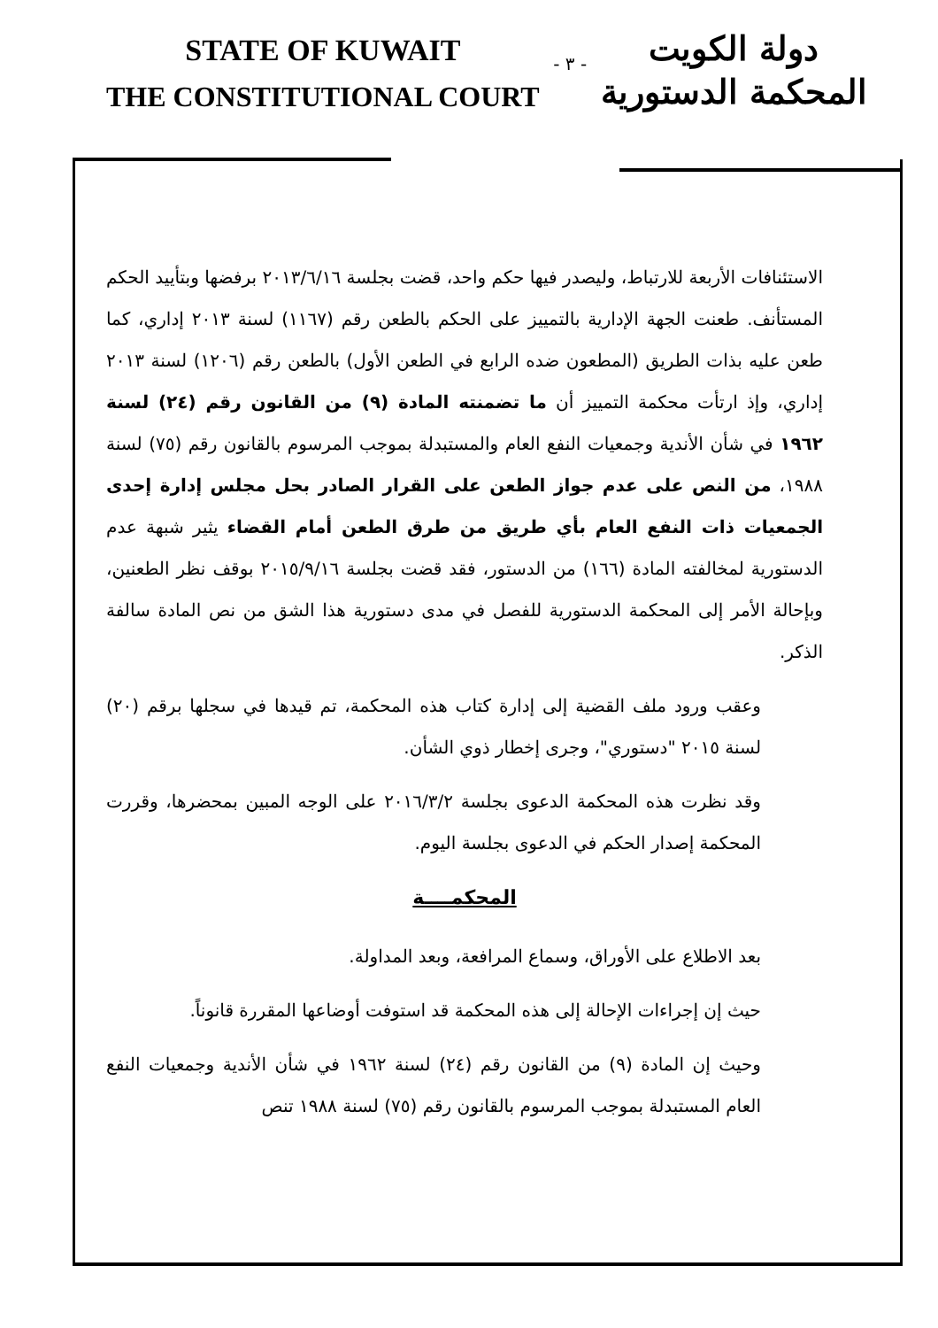STATE OF KUWAIT
THE CONSTITUTIONAL COURT
- ٣ -
دولة الكويت
المحكمة الدستورية
الاستئنافات الأربعة للارتباط، وليصدر فيها حكم واحد، قضت بجلسة ٢٠١٣/٦/١٦ برفضها وبتأييد الحكم المستأنف. طعنت الجهة الإدارية بالتمييز على الحكم بالطعن رقم (١١٦٧) لسنة ٢٠١٣ إداري، كما طعن عليه بذات الطريق (المطعون ضده الرابع في الطعن الأول) بالطعن رقم (١٢٠٦) لسنة ٢٠١٣ إداري، وإذ ارتأت محكمة التمييز أن ما تضمنته المادة (٩) من القانون رقم (٢٤) لسنة ١٩٦٢ في شأن الأندية وجمعيات النفع العام والمستبدلة بموجب المرسوم بالقانون رقم (٧٥) لسنة ١٩٨٨، من النص على عدم جواز الطعن على القرار الصادر بحل مجلس إدارة إحدى الجمعيات ذات النفع العام بأي طريق من طرق الطعن أمام القضاء يثير شبهة عدم الدستورية لمخالفته المادة (١٦٦) من الدستور، فقد قضت بجلسة ٢٠١٥/٩/١٦ بوقف نظر الطعنين، وبإحالة الأمر إلى المحكمة الدستورية للفصل في مدى دستورية هذا الشق من نص المادة سالفة الذكر.
وعقب ورود ملف القضية إلى إدارة كتاب هذه المحكمة، تم قيدها في سجلها برقم (٢٠) لسنة ٢٠١٥ "دستوري"، وجرى إخطار ذوي الشأن.
وقد نظرت هذه المحكمة الدعوى بجلسة ٢٠١٦/٣/٢ على الوجه المبين بمحضرها، وقررت المحكمة إصدار الحكم في الدعوى بجلسة اليوم.
المحكمــــة
بعد الاطلاع على الأوراق، وسماع المرافعة، وبعد المداولة.
حيث إن إجراءات الإحالة إلى هذه المحكمة قد استوفت أوضاعها المقررة قانوناً.
وحيث إن المادة (٩) من القانون رقم (٢٤) لسنة ١٩٦٢ في شأن الأندية وجمعيات النفع العام المستبدلة بموجب المرسوم بالقانون رقم (٧٥) لسنة ١٩٨٨ تنص